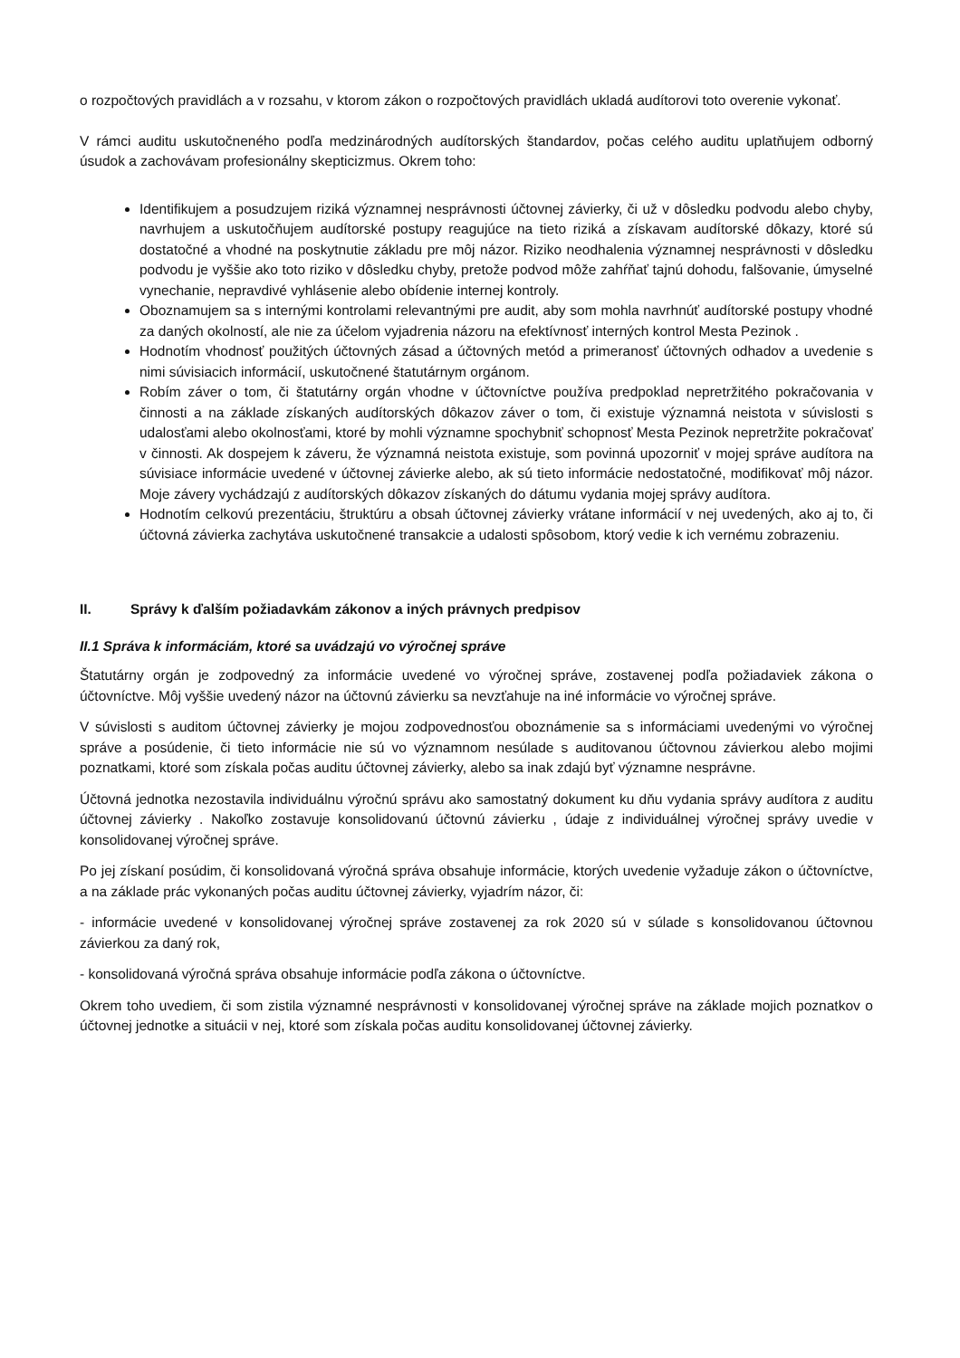o rozpočtových pravidlách a v rozsahu, v ktorom zákon o rozpočtových pravidlách ukladá audítorovi toto overenie vykonať.
V rámci auditu uskutočneného podľa medzinárodných audítorských štandardov, počas celého auditu uplatňujem odborný úsudok a zachovávam profesionálny skepticizmus. Okrem toho:
Identifikujem a posudzujem riziká významnej nesprávnosti účtovnej závierky, či už v dôsledku podvodu alebo chyby, navrhujem a uskutočňujem audítorské postupy reagujúce na tieto riziká a získavam audítorské dôkazy, ktoré sú dostatočné a vhodné na poskytnutie základu pre môj názor. Riziko neodhalenia významnej nesprávnosti v dôsledku podvodu je vyššie ako toto riziko v dôsledku chyby, pretože podvod môže zahŕňať tajnú dohodu, falšovanie, úmyselné vynechanie, nepravdivé vyhlásenie alebo obídenie internej kontroly.
Oboznamujem sa s internými kontrolami relevantnými pre audit, aby som mohla navrhnúť audítorské postupy vhodné za daných okolností, ale nie za účelom vyjadrenia názoru na efektívnosť interných kontrol Mesta Pezinok .
Hodnotím vhodnosť použitých účtovných zásad a účtovných metód a primeranosť účtovných odhadov a uvedenie s nimi súvisiacich informácií, uskutočnené štatutárnym orgánom.
Robím záver o tom, či štatutárny orgán vhodne v účtovníctve používa predpoklad nepretržitého pokračovania v činnosti a na základe získaných audítorských dôkazov záver o tom, či existuje významná neistota v súvislosti s udalosťami alebo okolnosťami, ktoré by mohli významne spochybniť schopnosť Mesta Pezinok nepretržite pokračovať v činnosti. Ak dospejem k záveru, že významná neistota existuje, som povinná upozorniť v mojej správe audítora na súvisiace informácie uvedené v účtovnej závierke alebo, ak sú tieto informácie nedostatočné, modifikovať môj názor. Moje závery vychádzajú z audítorských dôkazov získaných do dátumu vydania mojej správy audítora.
Hodnotím celkovú prezentáciu, štruktúru a obsah účtovnej závierky vrátane informácií v nej uvedených, ako aj to, či účtovná závierka zachytáva uskutočnené transakcie a udalosti spôsobom, ktorý vedie k ich vernému zobrazeniu.
II. Správy k ďalším požiadavkám zákonov a iných právnych predpisov
II.1 Správa k informáciám, ktoré sa uvádzajú vo výročnej správe
Štatutárny orgán je zodpovedný za informácie uvedené vo výročnej správe, zostavenej podľa požiadaviek zákona o účtovníctve. Môj vyššie uvedený názor na účtovnú závierku sa nevzťahuje na iné informácie vo výročnej správe.
V súvislosti s auditom účtovnej závierky je mojou zodpovednosťou oboznámenie sa s informáciami uvedenými vo výročnej správe a posúdenie, či tieto informácie nie sú vo významnom nesúlade s auditovanou účtovnou závierkou alebo mojimi poznatkami, ktoré som získala počas auditu účtovnej závierky, alebo sa inak zdajú byť významne nesprávne.
Účtovná jednotka nezostavila individuálnu výročnú správu ako samostatný dokument ku dňu vydania správy audítora z auditu účtovnej závierky . Nakoľko zostavuje konsolidovanú účtovnú závierku , údaje z individuálnej výročnej správy uvedie v konsolidovanej výročnej správe.
Po jej získaní posúdim, či konsolidovaná výročná správa obsahuje informácie, ktorých uvedenie vyžaduje zákon o účtovníctve, a na základe prác vykonaných počas auditu účtovnej závierky, vyjadrím názor, či:
- informácie uvedené v konsolidovanej výročnej správe zostavenej za rok 2020 sú v súlade s konsolidovanou účtovnou závierkou za daný rok,
- konsolidovaná výročná správa obsahuje informácie podľa zákona o účtovníctve.
Okrem toho uvediem, či som zistila významné nesprávnosti v konsolidovanej výročnej správe na základe mojich poznatkov o účtovnej jednotke a situácii v nej, ktoré som získala počas auditu konsolidovanej účtovnej závierky.